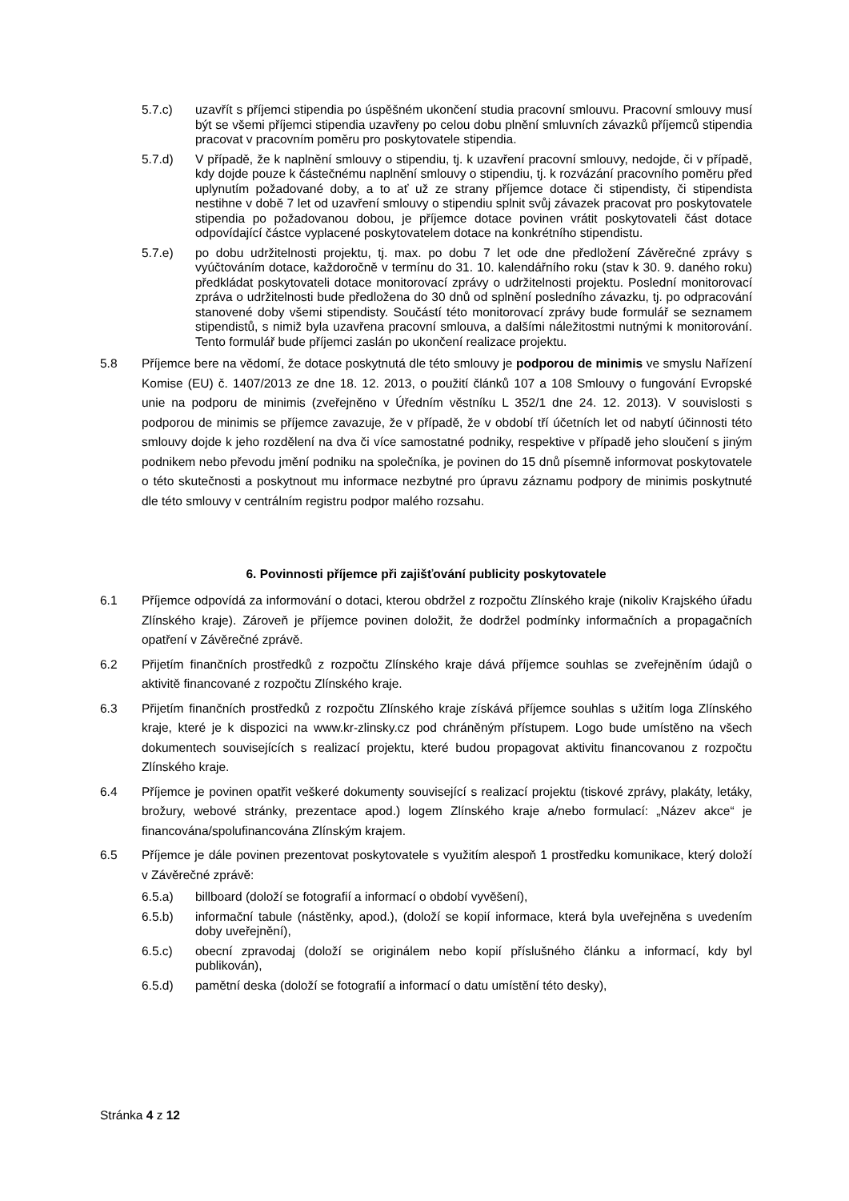5.7.c) uzavřít s příjemci stipendia po úspěšném ukončení studia pracovní smlouvu. Pracovní smlouvy musí být se všemi příjemci stipendia uzavřeny po celou dobu plnění smluvních závazků příjemců stipendia pracovat v pracovním poměru pro poskytovatele stipendia.
5.7.d) V případě, že k naplnění smlouvy o stipendiu, tj. k uzavření pracovní smlouvy, nedojde, či v případě, kdy dojde pouze k částečnému naplnění smlouvy o stipendiu, tj. k rozvázání pracovního poměru před uplynutím požadované doby, a to ať už ze strany příjemce dotace či stipendisty, či stipendista nestihne v době 7 let od uzavření smlouvy o stipendiu splnit svůj závazek pracovat pro poskytovatele stipendia po požadovanou dobou, je příjemce dotace povinen vrátit poskytovateli část dotace odpovídající částce vyplacené poskytovatelem dotace na konkrétního stipendistu.
5.7.e) po dobu udržitelnosti projektu, tj. max. po dobu 7 let ode dne předložení Závěrečné zprávy s vyúčtováním dotace, každoročně v termínu do 31. 10. kalendářního roku (stav k 30. 9. daného roku) předkládat poskytovateli dotace monitorovací zprávy o udržitelnosti projektu. Poslední monitorovací zpráva o udržitelnosti bude předložena do 30 dnů od splnění posledního závazku, tj. po odpracování stanovené doby všemi stipendisty. Součástí této monitorovací zprávy bude formulář se seznamem stipendistů, s nimiž byla uzavřena pracovní smlouva, a dalšími náležitostmi nutnými k monitorování. Tento formulář bude příjemci zaslán po ukončení realizace projektu.
5.8 Příjemce bere na vědomí, že dotace poskytnutá dle této smlouvy je podporou de minimis ve smyslu Nařízení Komise (EU) č. 1407/2013 ze dne 18. 12. 2013, o použití článků 107 a 108 Smlouvy o fungování Evropské unie na podporu de minimis (zveřejněno v Úředním věstníku L 352/1 dne 24. 12. 2013). V souvislosti s podporou de minimis se příjemce zavazuje, že v případě, že v období tří účetních let od nabytí účinnosti této smlouvy dojde k jeho rozdělení na dva či více samostatné podniky, respektive v případě jeho sloučení s jiným podnikem nebo převodu jmění podniku na společníka, je povinen do 15 dnů písemně informovat poskytovatele o této skutečnosti a poskytnout mu informace nezbytné pro úpravu záznamu podpory de minimis poskytnuté dle této smlouvy v centrálním registru podpor malého rozsahu.
6. Povinnosti příjemce při zajišťování publicity poskytovatele
6.1 Příjemce odpovídá za informování o dotaci, kterou obdržel z rozpočtu Zlínského kraje (nikoliv Krajského úřadu Zlínského kraje). Zároveň je příjemce povinen doložit, že dodržel podmínky informačních a propagačních opatření v Závěrečné zprávě.
6.2 Přijetím finančních prostředků z rozpočtu Zlínského kraje dává příjemce souhlas se zveřejněním údajů o aktivitě financované z rozpočtu Zlínského kraje.
6.3 Přijetím finančních prostředků z rozpočtu Zlínského kraje získává příjemce souhlas s užitím loga Zlínského kraje, které je k dispozici na www.kr-zlinsky.cz pod chráněným přístupem. Logo bude umístěno na všech dokumentech souvisejících s realizací projektu, které budou propagovat aktivitu financovanou z rozpočtu Zlínského kraje.
6.4 Příjemce je povinen opatřit veškeré dokumenty související s realizací projektu (tiskové zprávy, plakáty, letáky, brožury, webové stránky, prezentace apod.) logem Zlínského kraje a/nebo formulací: „Název akce“ je financována/spolufinancována Zlínským krajem.
6.5 Příjemce je dále povinen prezentovat poskytovatele s využitím alespoň 1 prostředku komunikace, který doloží v Závěrečné zprávě:
6.5.a) billboard (doloží se fotografií a informací o období vyvěšení),
6.5.b) informační tabule (nástěnky, apod.), (doloží se kopií informace, která byla uveřejněna s uvedením doby uveřejnění),
6.5.c) obecní zpravodaj (doloží se originálem nebo kopií příslušného článku a informací, kdy byl publikován),
6.5.d) pamětní deska (doloží se fotografií a informací o datu umístění této desky),
Stránka 4 z 12